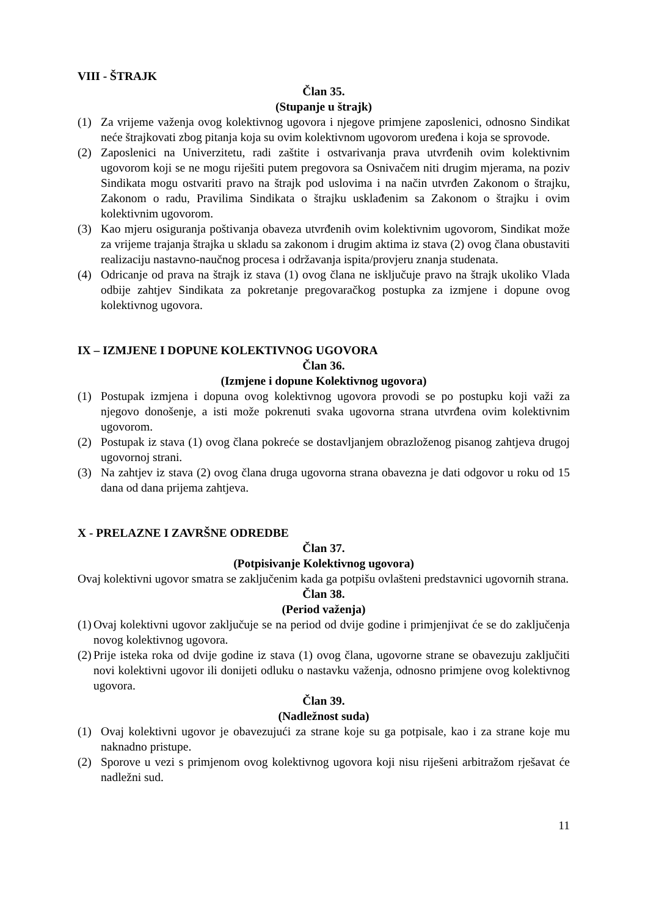VIII - ŠTRAJK
Član 35.
(Stupanje u štrajk)
(1) Za vrijeme važenja ovog kolektivnog ugovora i njegove primjene zaposlenici, odnosno Sindikat neće štrajkovati zbog pitanja koja su ovim kolektivnom ugovorom uređena i koja se sprovode.
(2) Zaposlenici na Univerzitetu, radi zaštite i ostvarivanja prava utvrđenih ovim kolektivnim ugovorom koji se ne mogu riješiti putem pregovora sa Osnivačem niti drugim mjerama, na poziv Sindikata mogu ostvariti pravo na štrajk pod uslovima i na način utvrđen Zakonom o štrajku, Zakonom o radu, Pravilima Sindikata o štrajku usklađenim sa Zakonom o štrajku i ovim kolektivnim ugovorom.
(3) Kao mjeru osiguranja poštivanja obaveza utvrđenih ovim kolektivnim ugovorom, Sindikat može za vrijeme trajanja štrajka u skladu sa zakonom i drugim aktima iz stava (2) ovog člana obustaviti realizaciju nastavno-naučnog procesa i održavanja ispita/provjeru znanja studenata.
(4) Odricanje od prava na štrajk iz stava (1) ovog člana ne isključuje pravo na štrajk ukoliko Vlada odbije zahtjev Sindikata za pokretanje pregovaračkog postupka za izmjene i dopune ovog kolektivnog ugovora.
IX – IZMJENE I DOPUNE KOLEKTIVNOG UGOVORA
Član 36.
(Izmjene i dopune Kolektivnog ugovora)
(1) Postupak izmjena i dopuna ovog kolektivnog ugovora provodi se po postupku koji važi za njegovo donošenje, a isti može pokrenuti svaka ugovorna strana utvrđena ovim kolektivnim ugovorom.
(2) Postupak iz stava (1) ovog člana pokreće se dostavljanjem obrazloženog pisanog zahtjeva drugoj ugovornoj strani.
(3) Na zahtjev iz stava (2) ovog člana druga ugovorna strana obavezna je dati odgovor u roku od 15 dana od dana prijema zahtjeva.
X - PRELAZNE I ZAVRŠNE ODREDBE
Član 37.
(Potpisivanje Kolektivnog ugovora)
Ovaj kolektivni ugovor smatra se zaključenim kada ga potpišu ovlašteni predstavnici ugovornih strana.
Član 38.
(Period važenja)
(1) Ovaj kolektivni ugovor zaključuje se na period od dvije godine i primjenjivat će se do zaključenja novog kolektivnog ugovora.
(2) Prije isteka roka od dvije godine iz stava (1) ovog člana, ugovorne strane se obavezuju zaključiti novi kolektivni ugovor ili donijeti odluku o nastavku važenja, odnosno primjene ovog kolektivnog ugovora.
Član 39.
(Nadležnost suda)
(1) Ovaj kolektivni ugovor je obavezujući za strane koje su ga potpisale, kao i za strane koje mu naknadno pristupe.
(2) Sporove u vezi s primjenom ovog kolektivnog ugovora koji nisu riješeni arbitražom rješavat će nadležni sud.
11